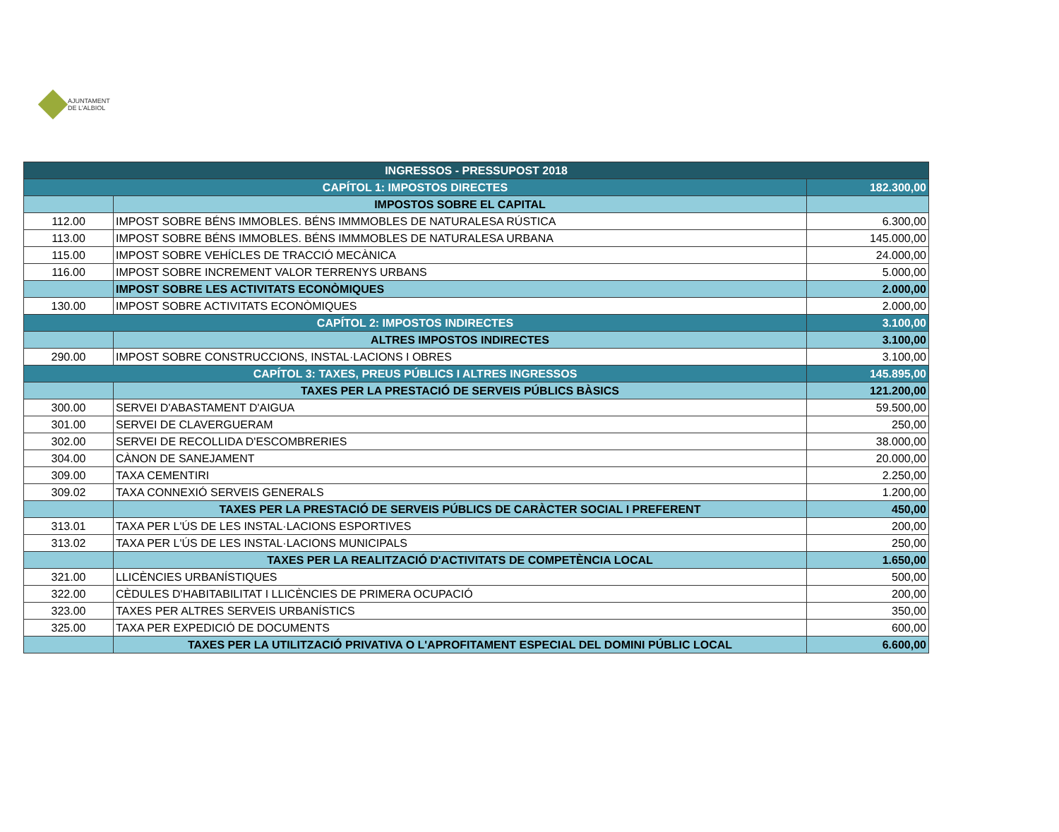AJUNTAMENT
DE L'ALBIOL
| INGRESSOS - PRESSUPOST 2018 | | |
| --- | --- | --- |
| CAPÍTOL 1: IMPOSTOS DIRECTES | | 182.300,00 |
| | IMPOSTOS SOBRE EL CAPITAL | |
| 112.00 | IMPOST SOBRE BÉNS IMMOBLES. BÉNS IMMMOBLES DE NATURALESA RÚSTICA | 6.300,00 |
| 113.00 | IMPOST SOBRE BÉNS IMMOBLES. BÉNS IMMMOBLES DE NATURALESA URBANA | 145.000,00 |
| 115.00 | IMPOST SOBRE VEHÍCLES DE TRACCIÓ MECÀNICA | 24.000,00 |
| 116.00 | IMPOST SOBRE INCREMENT VALOR TERRENYS URBANS | 5.000,00 |
| | IMPOST SOBRE LES ACTIVITATS ECONÒMIQUES | 2.000,00 |
| 130.00 | IMPOST SOBRE ACTIVITATS ECONÒMIQUES | 2.000,00 |
| CAPÍTOL 2: IMPOSTOS INDIRECTES | | 3.100,00 |
| | ALTRES IMPOSTOS INDIRECTES | 3.100,00 |
| 290.00 | IMPOST SOBRE CONSTRUCCIONS, INSTAL·LACIONS I OBRES | 3.100,00 |
| CAPÍTOL 3: TAXES, PREUS PÚBLICS I ALTRES INGRESSOS | | 145.895,00 |
| | TAXES PER LA PRESTACIÓ DE SERVEIS PÚBLICS BÀSICS | 121.200,00 |
| 300.00 | SERVEI D'ABASTAMENT D'AIGUA | 59.500,00 |
| 301.00 | SERVEI DE CLAVERGUERAM | 250,00 |
| 302.00 | SERVEI DE RECOLLIDA D'ESCOMBRERIES | 38.000,00 |
| 304.00 | CÀNON DE SANEJAMENT | 20.000,00 |
| 309.00 | TAXA CEMENTIRI | 2.250,00 |
| 309.02 | TAXA CONNEXIÓ SERVEIS GENERALS | 1.200,00 |
| | TAXES PER LA PRESTACIÓ DE SERVEIS PÚBLICS DE CARÀCTER SOCIAL I PREFERENT | 450,00 |
| 313.01 | TAXA PER L'ÚS DE LES INSTAL·LACIONS ESPORTIVES | 200,00 |
| 313.02 | TAXA PER L'ÚS DE LES INSTAL·LACIONS MUNICIPALS | 250,00 |
| | TAXES PER LA REALITZACIÓ D'ACTIVITATS DE COMPETÈNCIA LOCAL | 1.650,00 |
| 321.00 | LLICÈNCIES URBANÍSTIQUES | 500,00 |
| 322.00 | CÈDULES D'HABITABILITAT I LLICÈNCIES DE PRIMERA OCUPACIÓ | 200,00 |
| 323.00 | TAXES PER ALTRES SERVEIS URBANÍSTICS | 350,00 |
| 325.00 | TAXA PER EXPEDICIÓ DE DOCUMENTS | 600,00 |
| | TAXES PER LA UTILITZACIÓ PRIVATIVA O L'APROFITAMENT ESPECIAL DEL DOMINI PÚBLIC LOCAL | 6.600,00 |